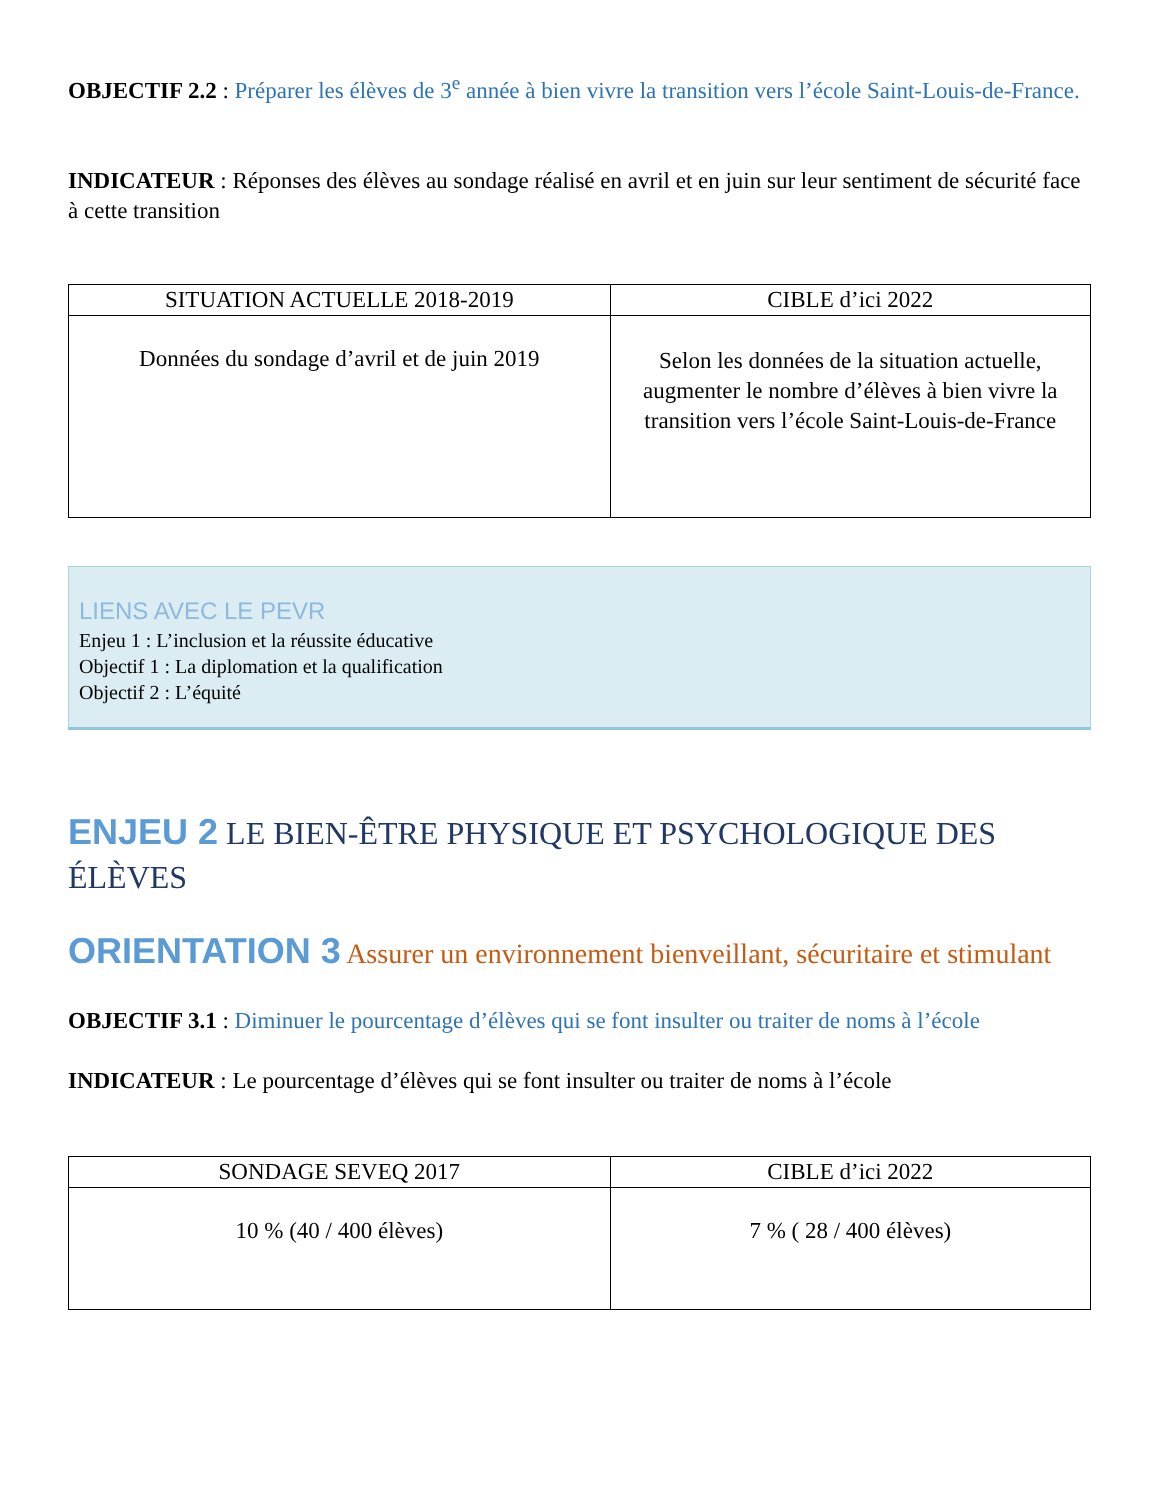OBJECTIF 2.2 : Préparer les élèves de 3<sup>e</sup> année à bien vivre la transition vers l’école Saint-Louis-de-France.
INDICATEUR : Réponses des élèves au sondage réalisé en avril et en juin sur leur sentiment de sécurité face à cette transition
| SITUATION ACTUELLE 2018-2019 | CIBLE d’ici 2022 |
| --- | --- |
| Données du sondage d’avril et de juin 2019 | Selon les données de la situation actuelle, augmenter le nombre d’élèves à bien vivre la transition vers l’école Saint-Louis-de-France |
LIENS AVEC LE PEVR
Enjeu 1 : L’inclusion et la réussite éducative
Objectif 1 : La diplomation et la qualification
Objectif 2 : L’équité
ENJEU 2 LE BIEN-ÊTRE PHYSIQUE ET PSYCHOLOGIQUE DES ÉLÈVES
ORIENTATION 3 Assurer un environnement bienveillant, sécuritaire et stimulant
OBJECTIF 3.1 : Diminuer le pourcentage d’élèves qui se font insulter ou traiter de noms à l’école
INDICATEUR : Le pourcentage d’élèves qui se font insulter ou traiter de noms à l’école
| SONDAGE SEVEQ 2017 | CIBLE d’ici 2022 |
| --- | --- |
| 10 % (40 / 400 élèves) | 7 % ( 28 / 400 élèves) |